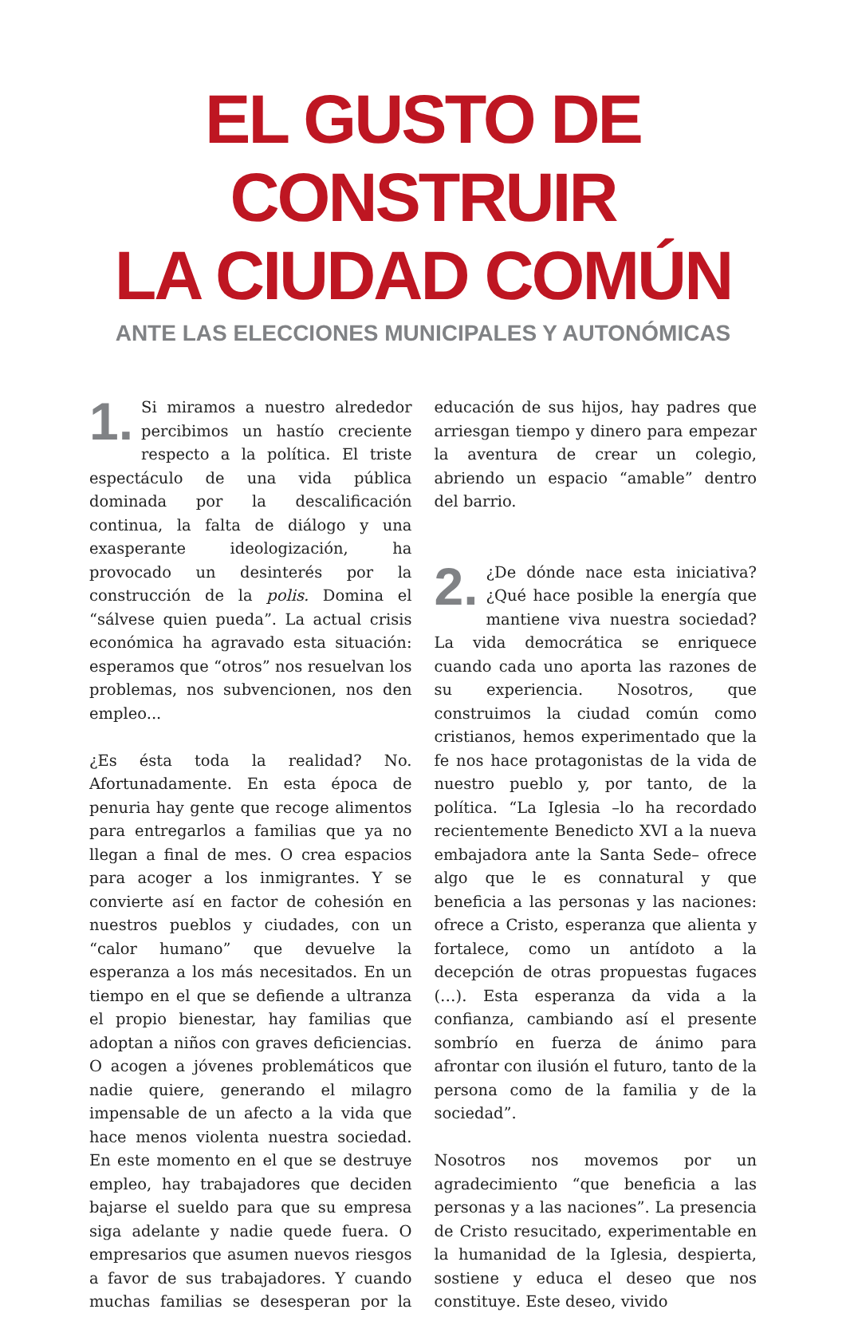EL GUSTO DE CONSTRUIR
LA CIUDAD COMÚN
ANTE LAS ELECCIONES MUNICIPALES Y AUTONÓMICAS
1. Si miramos a nuestro alrededor percibimos un hastío creciente respecto a la política. El triste espectáculo de una vida pública dominada por la descalificación continua, la falta de diálogo y una exasperante ideologización, ha provocado un desinterés por la construcción de la polis. Domina el “sálvese quien pueda”. La actual crisis económica ha agravado esta situación: esperamos que “otros” nos resuelvan los problemas, nos subvencionen, nos den empleo...
¿Es ésta toda la realidad? No. Afortunadamente. En esta época de penuria hay gente que recoge alimentos para entregarlos a familias que ya no llegan a final de mes. O crea espacios para acoger a los inmigrantes. Y se convierte así en factor de cohesión en nuestros pueblos y ciudades, con un “calor humano” que devuelve la esperanza a los más necesitados. En un tiempo en el que se defiende a ultranza el propio bienestar, hay familias que adoptan a niños con graves deficiencias. O acogen a jóvenes problemáticos que nadie quiere, generando el milagro impensable de un afecto a la vida que hace menos violenta nuestra sociedad. En este momento en el que se destruye empleo, hay trabajadores que deciden bajarse el sueldo para que su empresa siga adelante y nadie quede fuera. O empresarios que asumen nuevos riesgos a favor de sus trabajadores. Y cuando muchas familias se desesperan por la educación de sus hijos, hay padres que arriesgan tiempo y dinero para empezar la aventura de crear un colegio, abriendo un espacio “amable” dentro del barrio.
2. ¿De dónde nace esta iniciativa? ¿Qué hace posible la energía que mantiene viva nuestra sociedad? La vida democrática se enriquece cuando cada uno aporta las razones de su experiencia. Nosotros, que construimos la ciudad común como cristianos, hemos experimentado que la fe nos hace protagonistas de la vida de nuestro pueblo y, por tanto, de la política. “La Iglesia –lo ha recordado recientemente Benedicto XVI a la nueva embajadora ante la Santa Sede– ofrece algo que le es connatural y que beneficia a las personas y las naciones: ofrece a Cristo, esperanza que alienta y fortalece, como un antídoto a la decepción de otras propuestas fugaces (…). Esta esperanza da vida a la confianza, cambiando así el presente sombrío en fuerza de ánimo para afrontar con ilusión el futuro, tanto de la persona como de la familia y de la sociedad”.
Nosotros nos movemos por un agradecimiento “que beneficia a las personas y a las naciones”. La presencia de Cristo resucitado, experimentable en la humanidad de la Iglesia, despierta, sostiene y educa el deseo que nos constituye. Este deseo, vivido